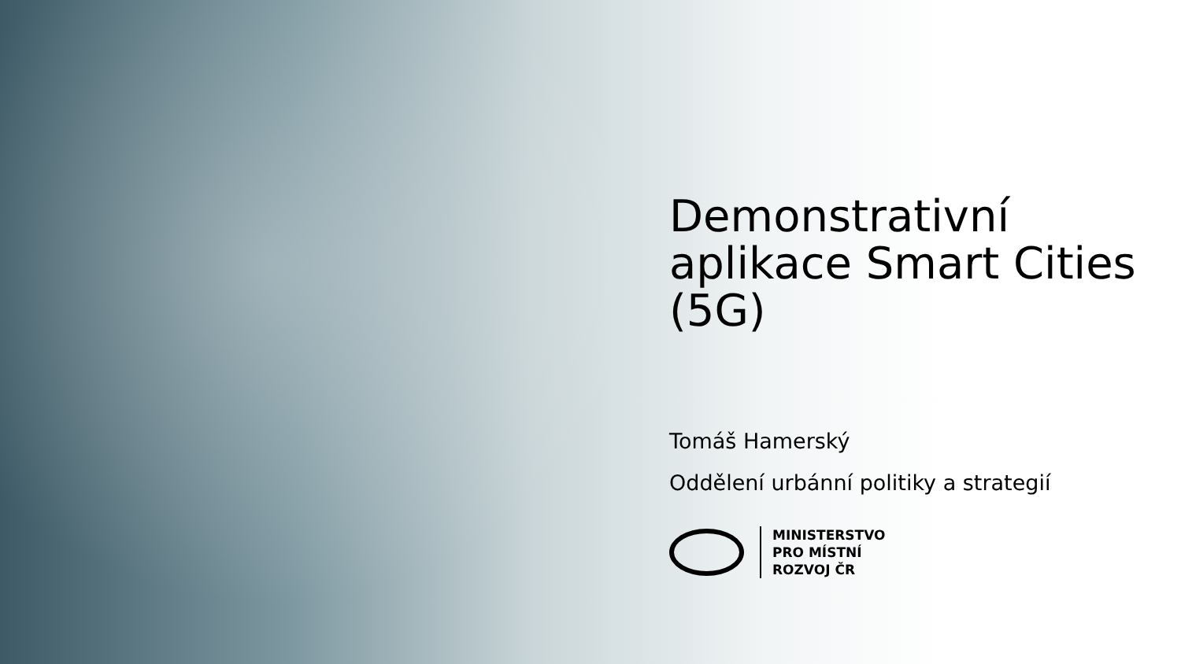Demonstrativní aplikace Smart Cities (5G)
Tomáš Hamerský
Oddělení urbánní politiky a strategií
MINISTERSTVO
PRO MÍSTNÍ
ROZVOJ ČR